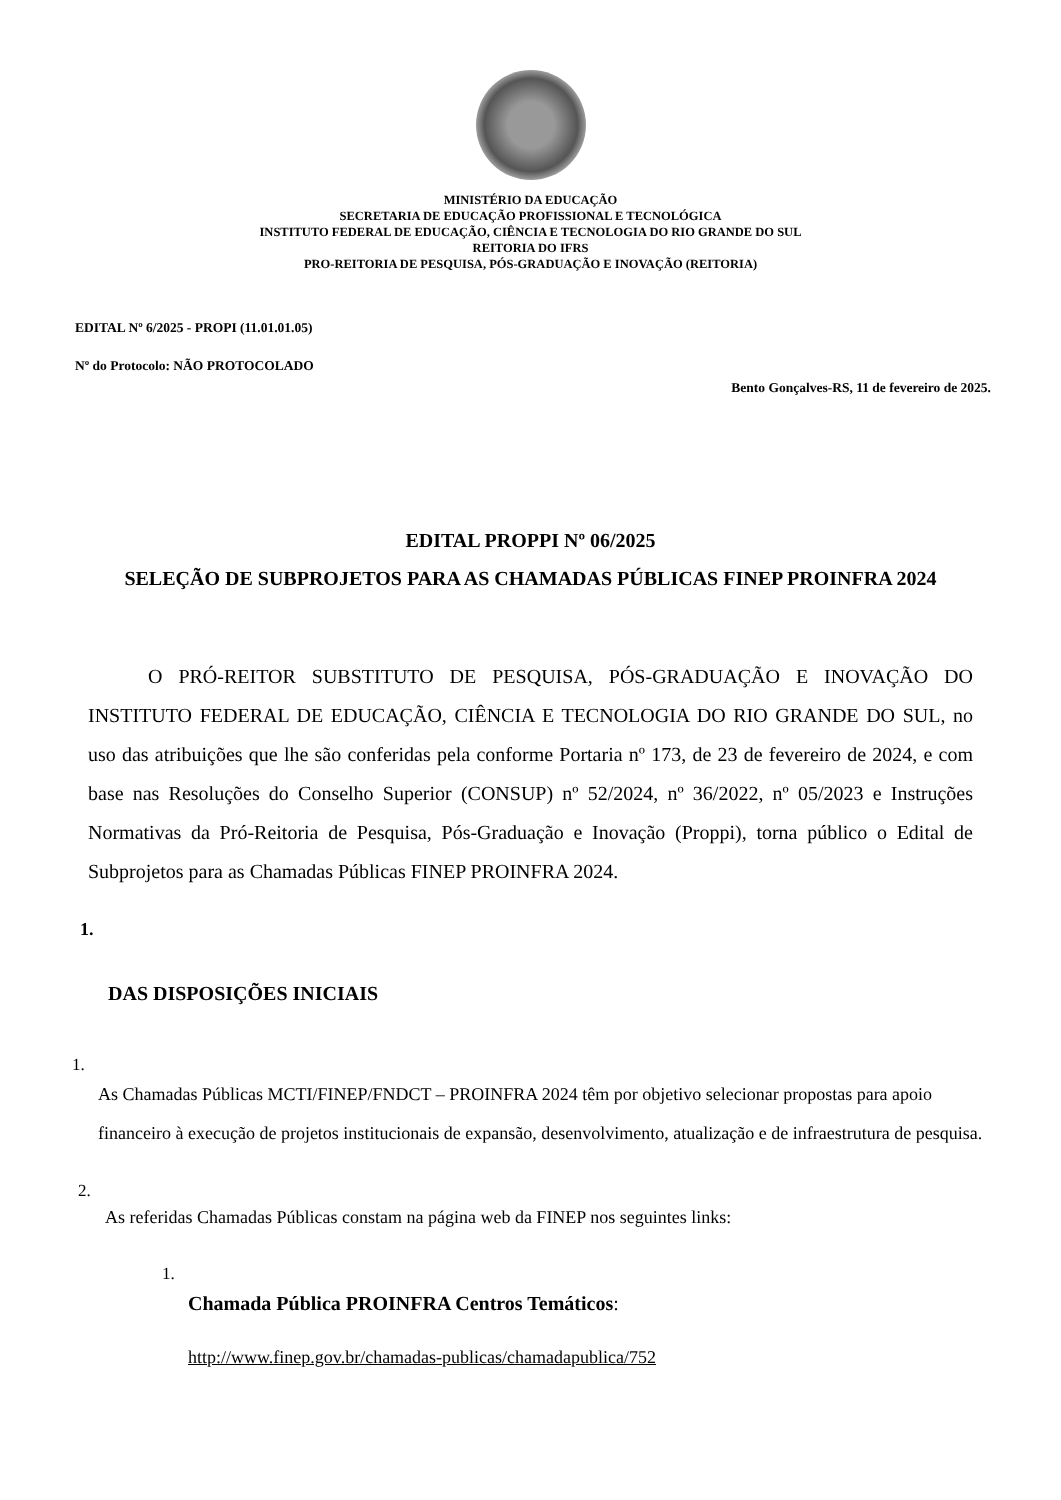MINISTÉRIO DA EDUCAÇÃO
SECRETARIA DE EDUCAÇÃO PROFISSIONAL E TECNOLÓGICA
INSTITUTO FEDERAL DE EDUCAÇÃO, CIÊNCIA E TECNOLOGIA DO RIO GRANDE DO SUL
REITORIA DO IFRS
PRO-REITORIA DE PESQUISA, PÓS-GRADUAÇÃO E INOVAÇÃO (REITORIA)
EDITAL Nº 6/2025 - PROPI (11.01.01.05)
Nº do Protocolo: NÃO PROTOCOLADO
Bento Gonçalves-RS, 11 de fevereiro de 2025.
EDITAL PROPPI Nº 06/2025
SELEÇÃO DE SUBPROJETOS PARA AS CHAMADAS PÚBLICAS FINEP PROINFRA 2024
O PRÓ-REITOR SUBSTITUTO DE PESQUISA, PÓS-GRADUAÇÃO E INOVAÇÃO DO INSTITUTO FEDERAL DE EDUCAÇÃO, CIÊNCIA E TECNOLOGIA DO RIO GRANDE DO SUL, no uso das atribuições que lhe são conferidas pela conforme Portaria nº 173, de 23 de fevereiro de 2024, e com base nas Resoluções do Conselho Superior (CONSUP) nº 52/2024, nº 36/2022, nº 05/2023 e Instruções Normativas da Pró-Reitoria de Pesquisa, Pós-Graduação e Inovação (Proppi), torna público o Edital de Subprojetos para as Chamadas Públicas FINEP PROINFRA 2024.
1.
DAS DISPOSIÇÕES INICIAIS
1.
As Chamadas Públicas MCTI/FINEP/FNDCT – PROINFRA 2024 têm por objetivo selecionar propostas para apoio financeiro à execução de projetos institucionais de expansão, desenvolvimento, atualização e de infraestrutura de pesquisa.
2.
As referidas Chamadas Públicas constam na página web da FINEP nos seguintes links:
1.
Chamada Pública PROINFRA Centros Temáticos:
http://www.finep.gov.br/chamadas-publicas/chamadapublica/752